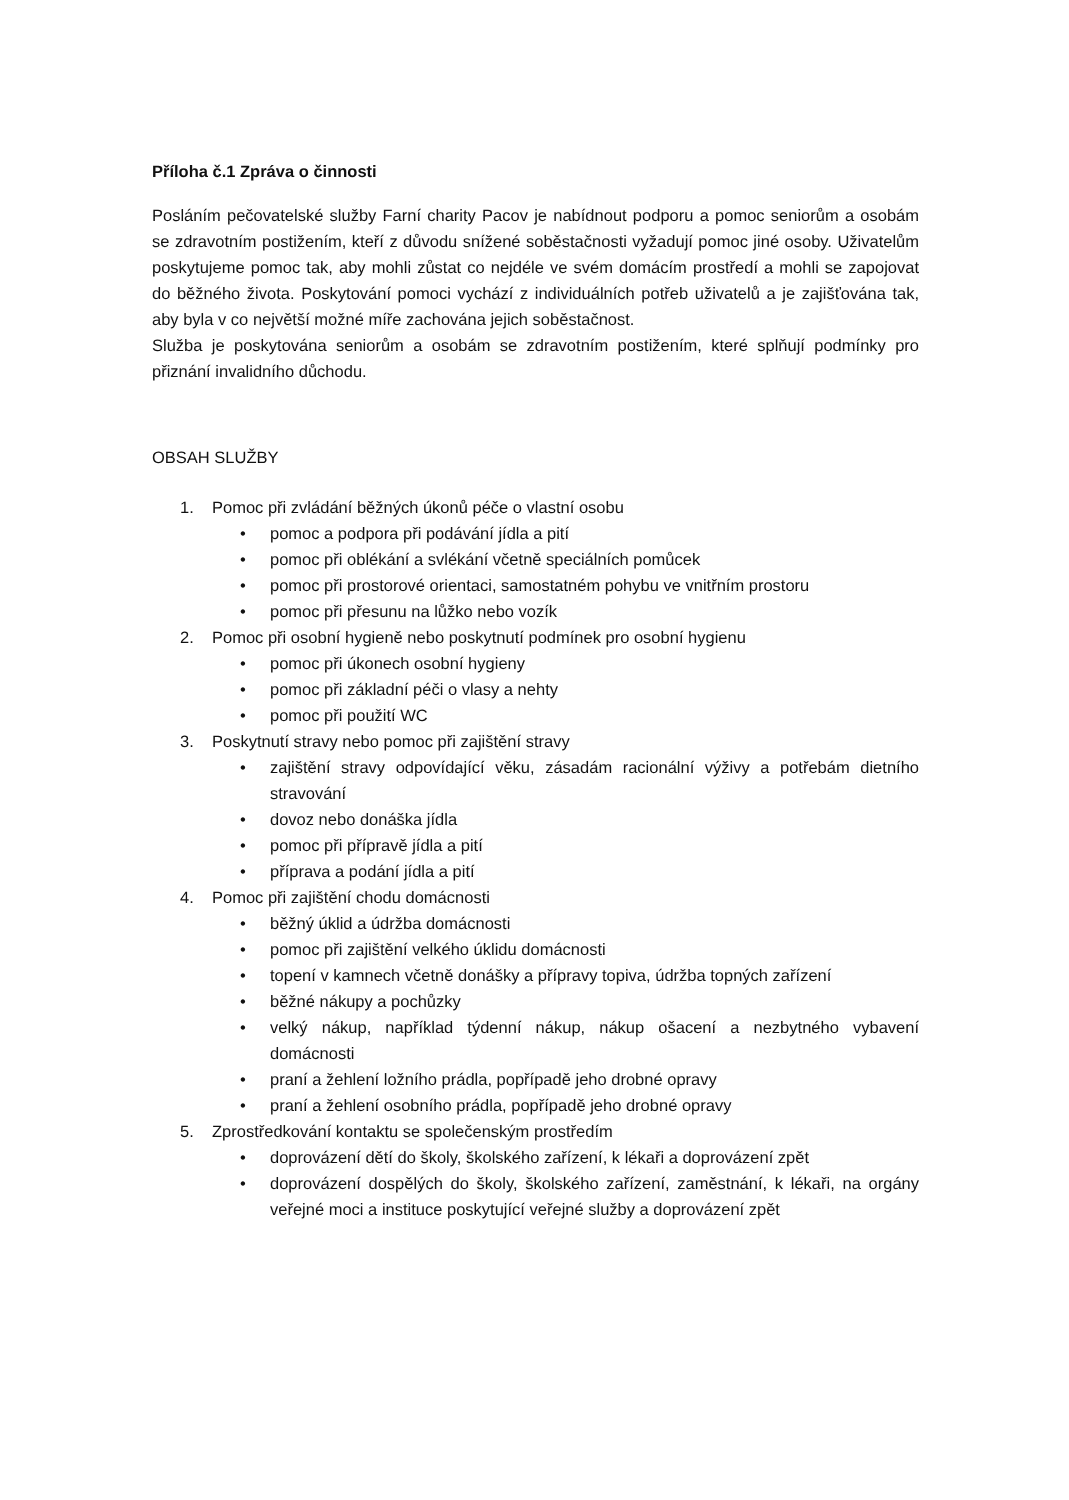Příloha č.1 Zpráva o činnosti
Posláním pečovatelské služby Farní charity Pacov je nabídnout podporu a pomoc seniorům a osobám se zdravotním postižením, kteří z důvodu snížené soběstačnosti vyžadují pomoc jiné osoby. Uživatelům poskytujeme pomoc tak, aby mohli zůstat co nejdéle ve svém domácím prostředí a mohli se zapojovat do běžného života. Poskytování pomoci vychází z individuálních potřeb uživatelů a je zajišťována tak, aby byla v co největší možné míře zachována jejich soběstačnost.
Služba je poskytována seniorům a osobám se zdravotním postižením, které splňují podmínky pro přiznání invalidního důchodu.
OBSAH SLUŽBY
1. Pomoc při zvládání běžných úkonů péče o vlastní osobu
• pomoc a podpora při podávání jídla a pití
• pomoc při oblékání a svlékání včetně speciálních pomůcek
• pomoc při prostorové orientaci, samostatném pohybu ve vnitřním prostoru
• pomoc při přesunu na lůžko nebo vozík
2. Pomoc při osobní hygieně nebo poskytnutí podmínek pro osobní hygienu
• pomoc při úkonech osobní hygieny
• pomoc při základní péči o vlasy a nehty
• pomoc při použití WC
3. Poskytnutí stravy nebo pomoc při zajištění stravy
• zajištění stravy odpovídající věku, zásadám racionální výživy a potřebám dietního stravování
• dovoz nebo donáška jídla
• pomoc při přípravě jídla a pití
• příprava a podání jídla a pití
4. Pomoc při zajištění chodu domácnosti
• běžný úklid a údržba domácnosti
• pomoc při zajištění velkého úklidu domácnosti
• topení v kamnech včetně donášky a přípravy topiva, údržba topných zařízení
• běžné nákupy a pochůzky
• velký nákup, například týdenní nákup, nákup ošacení a nezbytného vybavení domácnosti
• praní a žehlení ložního prádla, popřípadě jeho drobné opravy
• praní a žehlení osobního prádla, popřípadě jeho drobné opravy
5. Zprostředkování kontaktu se společenským prostředím
• doprovázení dětí do školy, školského zařízení, k lékaři a doprovázení zpět
• doprovázení dospělých do školy, školského zařízení, zaměstnání, k lékaři, na orgány veřejné moci a instituce poskytující veřejné služby a doprovázení zpět